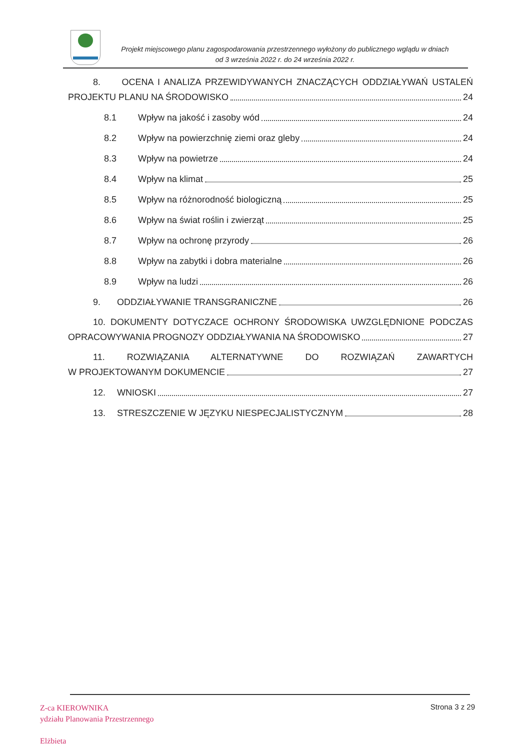Projekt miejscowego planu zagospodarowania przestrzennego wyłożony do publicznego wglądu w dniach
od 3 września 2022 r. do 24 września 2022 r.
8. OCENA I ANALIZA PRZEWIDYWANYCH ZNACZĄCYCH ODDZIAŁYWAŃ USTALEŃ
PROJEKTU PLANU NA ŚRODOWISKO 24
8.1 Wpływ na jakość i zasoby wód 24
8.2 Wpływ na powierzchnię ziemi oraz gleby 24
8.3 Wpływ na powietrze 24
8.4 Wpływ na klimat 25
8.5 Wpływ na różnorodność biologiczną 25
8.6 Wpływ na świat roślin i zwierząt 25
8.7 Wpływ na ochronę przyrody 26
8.8 Wpływ na zabytki i dobra materialne 26
8.9 Wpływ na ludzi 26
9. ODDZIAŁYWANIE TRANSGRANICZNE 26
10. DOKUMENTY DOTYCZACE OCHRONY ŚRODOWISKA UWZGLĘDNIONE PODCZAS
OPRACOWYWANIA PROGNOZY ODDZIAŁYWANIA NA ŚRODOWISKO 27
11. ROZWIĄZANIA ALTERNATYWNE DO ROZWIĄZAŃ ZAWARTYCH
W PROJEKTOWANYM DOKUMENCIE 27
12. WNIOSKI 27
13. STRESZCZENIE W JĘZYKU NIESPECJALISTYCZNYM 28
Z-ca KIEROWNIKA
ydziału Planowania Przestrzennego
Elżbieta
Strona 3 z 29